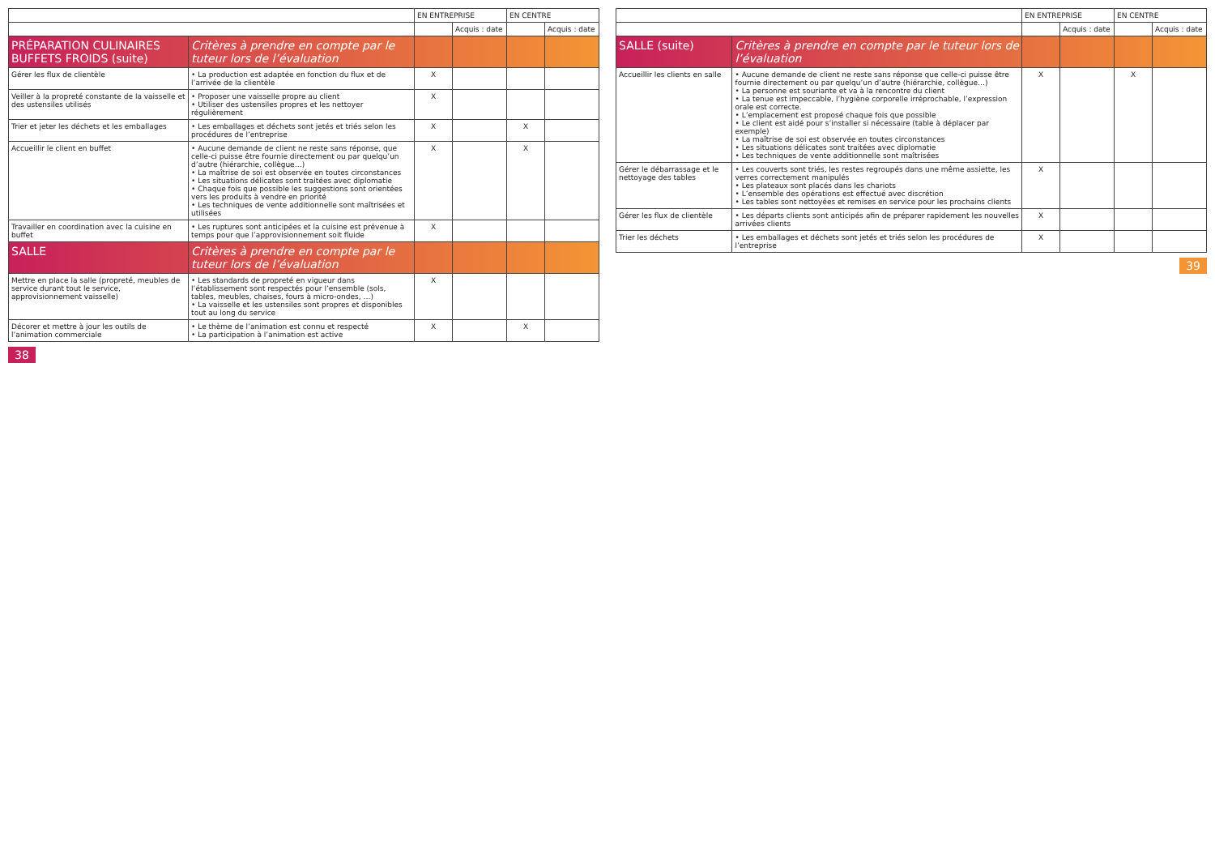| | | EN ENTREPRISE | | EN CENTRE | |
| --- | --- | --- | --- | --- | --- |
| | | | Acquis : date | | Acquis : date |
| PRÉPARATION CULINAIRES BUFFETS FROIDS (suite) | Critères à prendre en compte par le tuteur lors de l’évaluation | | | | |
| Gérer les flux de clientèle | • La production est adaptée en fonction du flux et de l’arrivée de la clientèle | X | | | |
| Veiller à la propreté constante de la vaisselle et des ustensiles utilisés | • Proposer une vaisselle propre au client • Utiliser des ustensiles propres et les nettoyer régulièrement | X | | | |
| Trier et jeter les déchets et les emballages | • Les emballages et déchets sont jetés et triés selon les procédures de l’entreprise | X | | X | |
| Accueillir le client en buffet | • Aucune demande de client ne reste sans réponse, que celle-ci puisse être fournie directement ou par quelqu’un d’autre (hiérarchie, collègue…) • La maîtrise de soi est observée en toutes circonstances • Les situations délicates sont traitées avec diplomatie • Chaque fois que possible les suggestions sont orientées vers les produits à vendre en priorité • Les techniques de vente additionnelle sont maîtrisées et utilisées | X | | X | |
| Travailler en coordination avec la cuisine en buffet | • Les ruptures sont anticipées et la cuisine est prévenue à temps pour que l’approvisionnement soit fluide | X | | | |
| SALLE | Critères à prendre en compte par le tuteur lors de l’évaluation | | | | |
| Mettre en place la salle (propreté, meubles de service durant tout le service, approvisionnement vaisselle) | • Les standards de propreté en vigueur dans l’établissement sont respectés pour l’ensemble (sols, tables, meubles, chaises, fours à micro-ondes, …) • La vaisselle et les ustensiles sont propres et disponibles tout au long du service | X | | | |
| Décorer et mettre à jour les outils de l’animation commerciale | • Le thème de l’animation est connu et respecté • La participation à l’animation est active | X | | X | |
38
| | | EN ENTREPRISE | | EN CENTRE | |
| --- | --- | --- | --- | --- | --- |
| | | | Acquis : date | | Acquis : date |
| SALLE (suite) | Critères à prendre en compte par le tuteur lors de l’évaluation | | | | |
| Accueillir les clients en salle | • Aucune demande de client ne reste sans réponse que celle-ci puisse être fournie directement ou par quelqu’un d’autre (hiérarchie, collègue…) • La personne est souriante et va à la rencontre du client • La tenue est impeccable, l’hygiène corporelle irréprochable, l’expression orale est correcte. • L’emplacement est proposé chaque fois que possible • Le client est aidé pour s’installer si nécessaire (table à déplacer par exemple) • La maîtrise de soi est observée en toutes circonstances • Les situations délicates sont traitées avec diplomatie • Les techniques de vente additionnelle sont maîtrisées | X | | X | |
| Gérer le débarrassage et le nettoyage des tables | • Les couverts sont triés, les restes regroupés dans une même assiette, les verres correctement manipulés • Les plateaux sont placés dans les chariots • L’ensemble des opérations est effectué avec discrétion • Les tables sont nettoyées et remises en service pour les prochains clients | X | | | |
| Gérer les flux de clientèle | • Les départs clients sont anticipés afin de préparer rapidement les nouvelles arrivées clients | X | | | |
| Trier les déchets | • Les emballages et déchets sont jetés et triés selon les procédures de l’entreprise | X | | | |
39